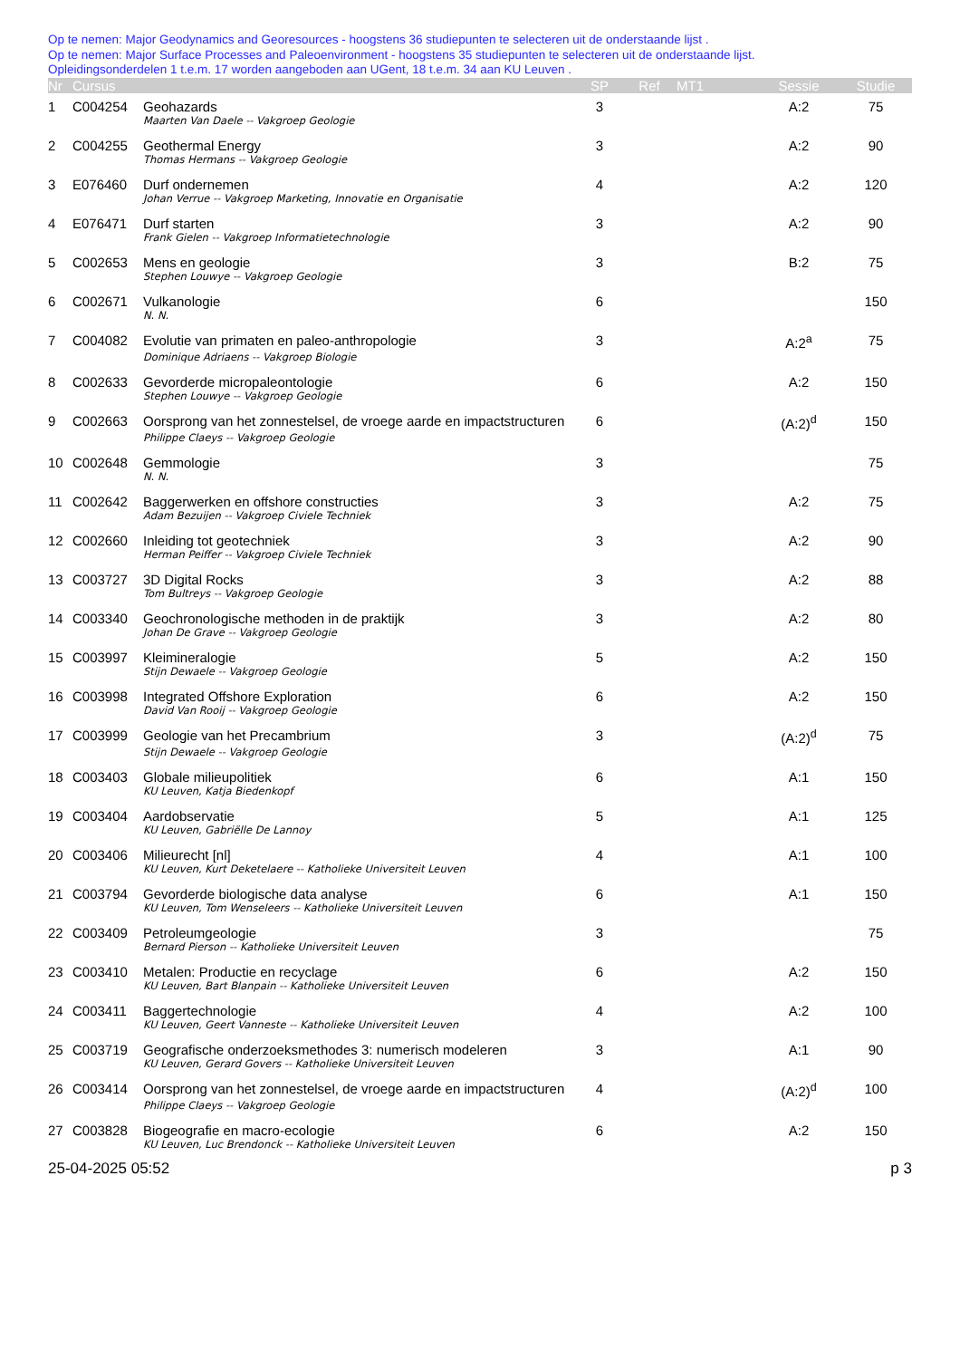Op te nemen: Major Geodynamics and Georesources - hoogstens 36 studiepunten te selecteren uit de onderstaande lijst .
Op te nemen: Major Surface Processes and Paleoenvironment - hoogstens 35 studiepunten te selecteren uit de onderstaande lijst.
Opleidingsonderdelen 1 t.e.m. 17 worden aangeboden aan UGent, 18 t.e.m. 34 aan KU Leuven .
| Nr | Cursus | | SP | Ref | MT1 | Sessie | Studie |
| --- | --- | --- | --- | --- | --- | --- | --- |
| 1 | C004254 | Geohazards | 3 | | | A:2 | 75 |
| | | Maarten Van Daele -- Vakgroep Geologie | | | | | |
| 2 | C004255 | Geothermal Energy | 3 | | | A:2 | 90 |
| | | Thomas Hermans -- Vakgroep Geologie | | | | | |
| 3 | E076460 | Durf ondernemen | 4 | | | A:2 | 120 |
| | | Johan Verrue -- Vakgroep Marketing, Innovatie en Organisatie | | | | | |
| 4 | E076471 | Durf starten | 3 | | | A:2 | 90 |
| | | Frank Gielen -- Vakgroep Informatietechnologie | | | | | |
| 5 | C002653 | Mens en geologie | 3 | | | B:2 | 75 |
| | | Stephen Louwye -- Vakgroep Geologie | | | | | |
| 6 | C002671 | Vulkanologie | 6 | | | | 150 |
| | | N. N. | | | | | |
| 7 | C004082 | Evolutie van primaten en paleo-anthropologie | 3 | | | A:2<sup>a</sup> | 75 |
| | | Dominique Adriaens -- Vakgroep Biologie | | | | | |
| 8 | C002633 | Gevorderde micropaleontologie | 6 | | | A:2 | 150 |
| | | Stephen Louwye -- Vakgroep Geologie | | | | | |
| 9 | C002663 | Oorsprong van het zonnestelsel, de vroege aarde en impactstructuren | 6 | | | (A:2)<sup>d</sup> | 150 |
| | | Philippe Claeys -- Vakgroep Geologie | | | | | |
| 10 | C002648 | Gemmologie | 3 | | | | 75 |
| | | N. N. | | | | | |
| 11 | C002642 | Baggerwerken en offshore constructies | 3 | | | A:2 | 75 |
| | | Adam Bezuijen -- Vakgroep Civiele Techniek | | | | | |
| 12 | C002660 | Inleiding tot geotechniek | 3 | | | A:2 | 90 |
| | | Herman Peiffer -- Vakgroep Civiele Techniek | | | | | |
| 13 | C003727 | 3D Digital Rocks | 3 | | | A:2 | 88 |
| | | Tom Bultreys -- Vakgroep Geologie | | | | | |
| 14 | C003340 | Geochronologische methoden in de praktijk | 3 | | | A:2 | 80 |
| | | Johan De Grave -- Vakgroep Geologie | | | | | |
| 15 | C003997 | Kleimineralogie | 5 | | | A:2 | 150 |
| | | Stijn Dewaele -- Vakgroep Geologie | | | | | |
| 16 | C003998 | Integrated Offshore Exploration | 6 | | | A:2 | 150 |
| | | David Van Rooij -- Vakgroep Geologie | | | | | |
| 17 | C003999 | Geologie van het Precambrium | 3 | | | (A:2)<sup>d</sup> | 75 |
| | | Stijn Dewaele -- Vakgroep Geologie | | | | | |
| 18 | C003403 | Globale milieupolitiek | 6 | | | A:1 | 150 |
| | | KU Leuven, Katja Biedenkopf | | | | | |
| 19 | C003404 | Aardobservatie | 5 | | | A:1 | 125 |
| | | KU Leuven, Gabriëlle De Lannoy | | | | | |
| 20 | C003406 | Milieurecht [nl] | 4 | | | A:1 | 100 |
| | | KU Leuven, Kurt Deketelaere -- Katholieke Universiteit Leuven | | | | | |
| 21 | C003794 | Gevorderde biologische data analyse | 6 | | | A:1 | 150 |
| | | KU Leuven, Tom Wenseleers -- Katholieke Universiteit Leuven | | | | | |
| 22 | C003409 | Petroleumgeologie | 3 | | | | 75 |
| | | Bernard Pierson -- Katholieke Universiteit Leuven | | | | | |
| 23 | C003410 | Metalen: Productie en recyclage | 6 | | | A:2 | 150 |
| | | KU Leuven, Bart Blanpain -- Katholieke Universiteit Leuven | | | | | |
| 24 | C003411 | Baggertechnologie | 4 | | | A:2 | 100 |
| | | KU Leuven, Geert Vanneste -- Katholieke Universiteit Leuven | | | | | |
| 25 | C003719 | Geografische onderzoeksmethodes 3: numerisch modeleren | 3 | | | A:1 | 90 |
| | | KU Leuven, Gerard Govers -- Katholieke Universiteit Leuven | | | | | |
| 26 | C003414 | Oorsprong van het zonnestelsel, de vroege aarde en impactstructuren | 4 | | | (A:2)<sup>d</sup> | 100 |
| | | Philippe Claeys -- Vakgroep Geologie | | | | | |
| 27 | C003828 | Biogeografie en macro-ecologie | 6 | | | A:2 | 150 |
| | | KU Leuven, Luc Brendonck -- Katholieke Universiteit Leuven | | | | | |
25-04-2025 05:52 p 3